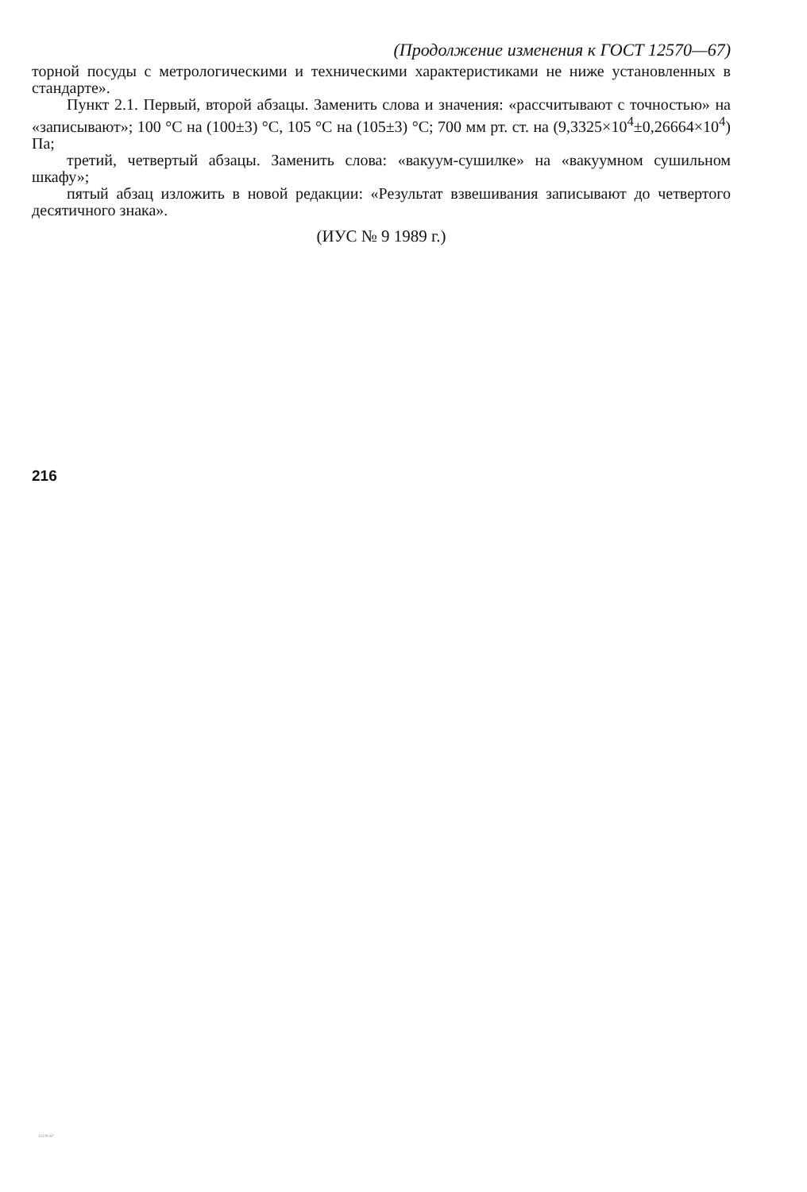(Продолжение изменения к ГОСТ 12570—67)
торной посуды с метрологическими и техническими характеристиками не ниже установленных в стандарте».
Пункт 2.1. Первый, второй абзацы. Заменить слова и значения: «рассчитывают с точностью» на «записывают»; 100 °С на (100±3) °С, 105 °С на (105±3) °С; 700 мм рт. ст. на (9,3325×10<sup>4</sup>±0,26664×10<sup>4</sup>) Па;
третий, четвертый абзацы. Заменить слова: «вакуум-сушилке» на «вакуумном сушильном шкафу»;
пятый абзац изложить в новой редакции: «Результат взвешивания записывают до четвертого десятичного знака».
(ИУС № 9 1989 г.)
216
12570-67